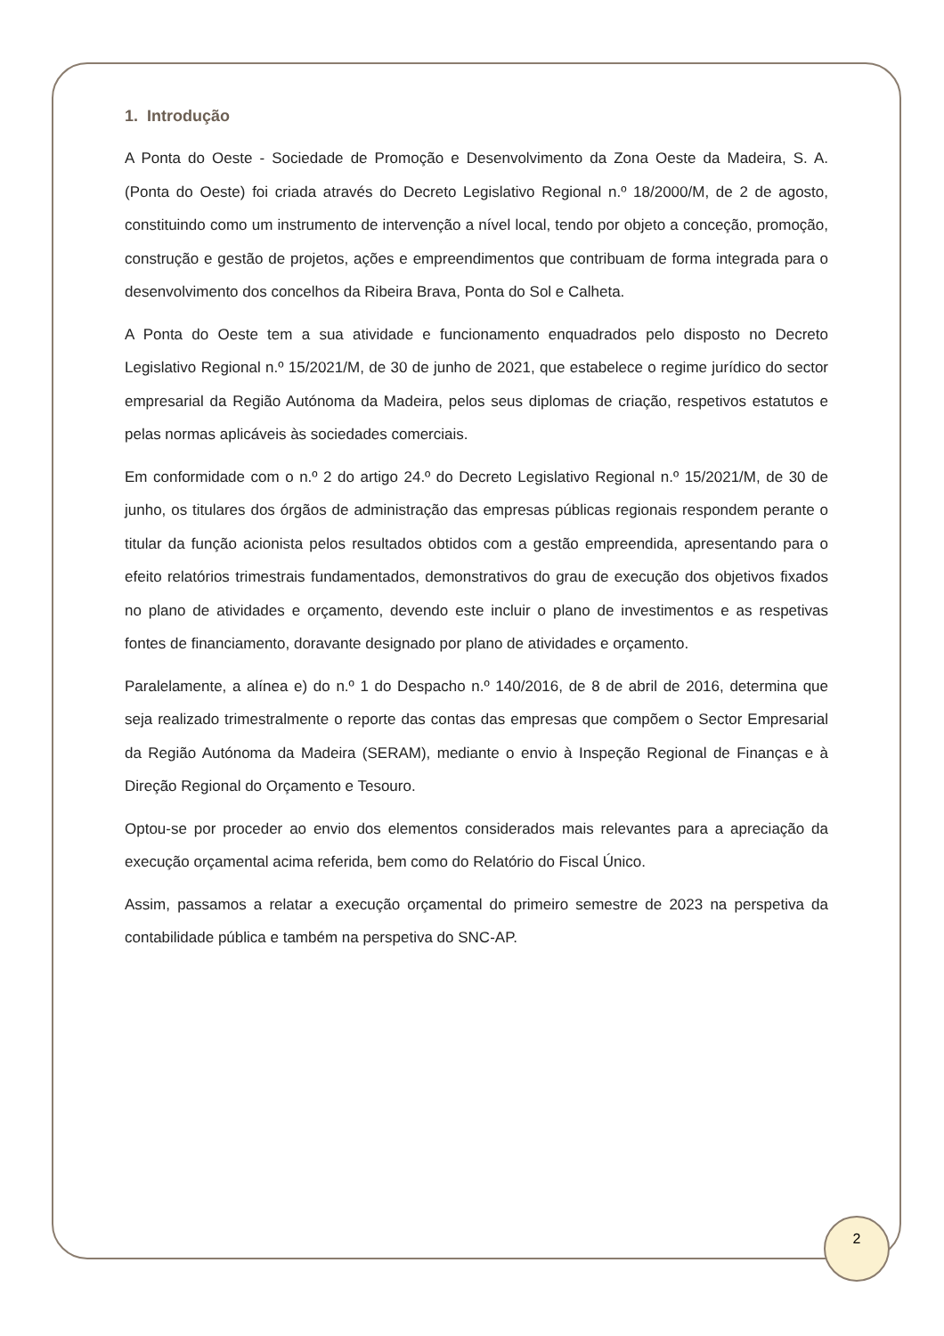1. Introdução
A Ponta do Oeste - Sociedade de Promoção e Desenvolvimento da Zona Oeste da Madeira, S. A. (Ponta do Oeste) foi criada através do Decreto Legislativo Regional n.º 18/2000/M, de 2 de agosto, constituindo como um instrumento de intervenção a nível local, tendo por objeto a conceção, promoção, construção e gestão de projetos, ações e empreendimentos que contribuam de forma integrada para o desenvolvimento dos concelhos da Ribeira Brava, Ponta do Sol e Calheta.
A Ponta do Oeste tem a sua atividade e funcionamento enquadrados pelo disposto no Decreto Legislativo Regional n.º 15/2021/M, de 30 de junho de 2021, que estabelece o regime jurídico do sector empresarial da Região Autónoma da Madeira, pelos seus diplomas de criação, respetivos estatutos e pelas normas aplicáveis às sociedades comerciais.
Em conformidade com o n.º 2 do artigo 24.º do Decreto Legislativo Regional n.º 15/2021/M, de 30 de junho, os titulares dos órgãos de administração das empresas públicas regionais respondem perante o titular da função acionista pelos resultados obtidos com a gestão empreendida, apresentando para o efeito relatórios trimestrais fundamentados, demonstrativos do grau de execução dos objetivos fixados no plano de atividades e orçamento, devendo este incluir o plano de investimentos e as respetivas fontes de financiamento, doravante designado por plano de atividades e orçamento.
Paralelamente, a alínea e) do n.º 1 do Despacho n.º 140/2016, de 8 de abril de 2016, determina que seja realizado trimestralmente o reporte das contas das empresas que compõem o Sector Empresarial da Região Autónoma da Madeira (SERAM), mediante o envio à Inspeção Regional de Finanças e à Direção Regional do Orçamento e Tesouro.
Optou-se por proceder ao envio dos elementos considerados mais relevantes para a apreciação da execução orçamental acima referida, bem como do Relatório do Fiscal Único.
Assim, passamos a relatar a execução orçamental do primeiro semestre de 2023 na perspetiva da contabilidade pública e também na perspetiva do SNC-AP.
2